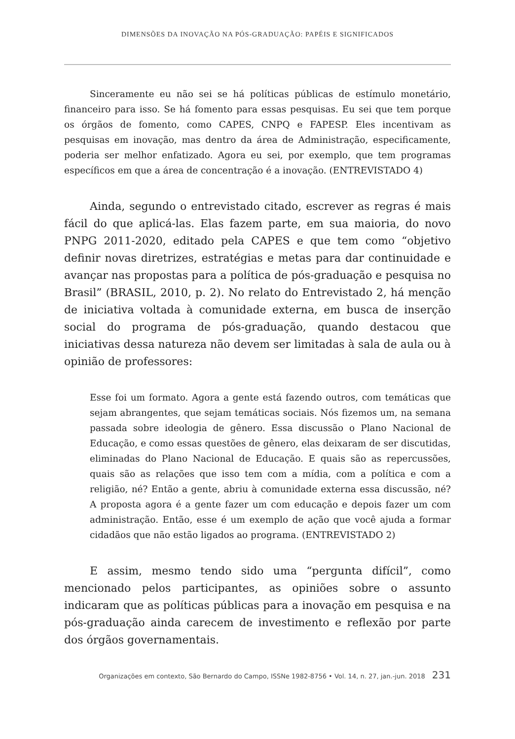DIMENSÕES DA INOVAÇÃO NA PÓS-GRADUAÇÃO: PAPÉIS E SIGNIFICADOS
Sinceramente eu não sei se há políticas públicas de estímulo monetário, financeiro para isso. Se há fomento para essas pesquisas. Eu sei que tem porque os órgãos de fomento, como CAPES, CNPQ e FAPESP. Eles incentivam as pesquisas em inovação, mas dentro da área de Administração, especificamente, poderia ser melhor enfatizado. Agora eu sei, por exemplo, que tem programas específicos em que a área de concentração é a inovação. (ENTREVISTADO 4)
Ainda, segundo o entrevistado citado, escrever as regras é mais fácil do que aplicá-las. Elas fazem parte, em sua maioria, do novo PNPG 2011-2020, editado pela CAPES e que tem como “objetivo definir novas diretrizes, estratégias e metas para dar continuidade e avançar nas propostas para a política de pós-graduação e pesquisa no Brasil” (BRASIL, 2010, p. 2). No relato do Entrevistado 2, há menção de iniciativa voltada à comunidade externa, em busca de inserção social do programa de pós-graduação, quando destacou que iniciativas dessa natureza não devem ser limitadas à sala de aula ou à opinião de professores:
Esse foi um formato. Agora a gente está fazendo outros, com temáticas que sejam abrangentes, que sejam temáticas sociais. Nós fizemos um, na semana passada sobre ideologia de gênero. Essa discussão o Plano Nacional de Educação, e como essas questões de gênero, elas deixaram de ser discutidas, eliminadas do Plano Nacional de Educação. E quais são as repercussões, quais são as relações que isso tem com a mídia, com a política e com a religião, né? Então a gente, abriu à comunidade externa essa discussão, né? A proposta agora é a gente fazer um com educação e depois fazer um com administração. Então, esse é um exemplo de ação que você ajuda a formar cidadãos que não estão ligados ao programa. (ENTREVISTADO 2)
E assim, mesmo tendo sido uma “pergunta difícil”, como mencionado pelos participantes, as opiniões sobre o assunto indicaram que as políticas públicas para a inovação em pesquisa e na pós-graduação ainda carecem de investimento e reflexão por parte dos órgãos governamentais.
Organizações em contexto, São Bernardo do Campo, ISSNe 1982-8756 • Vol. 14, n. 27, jan.-jun. 2018 231